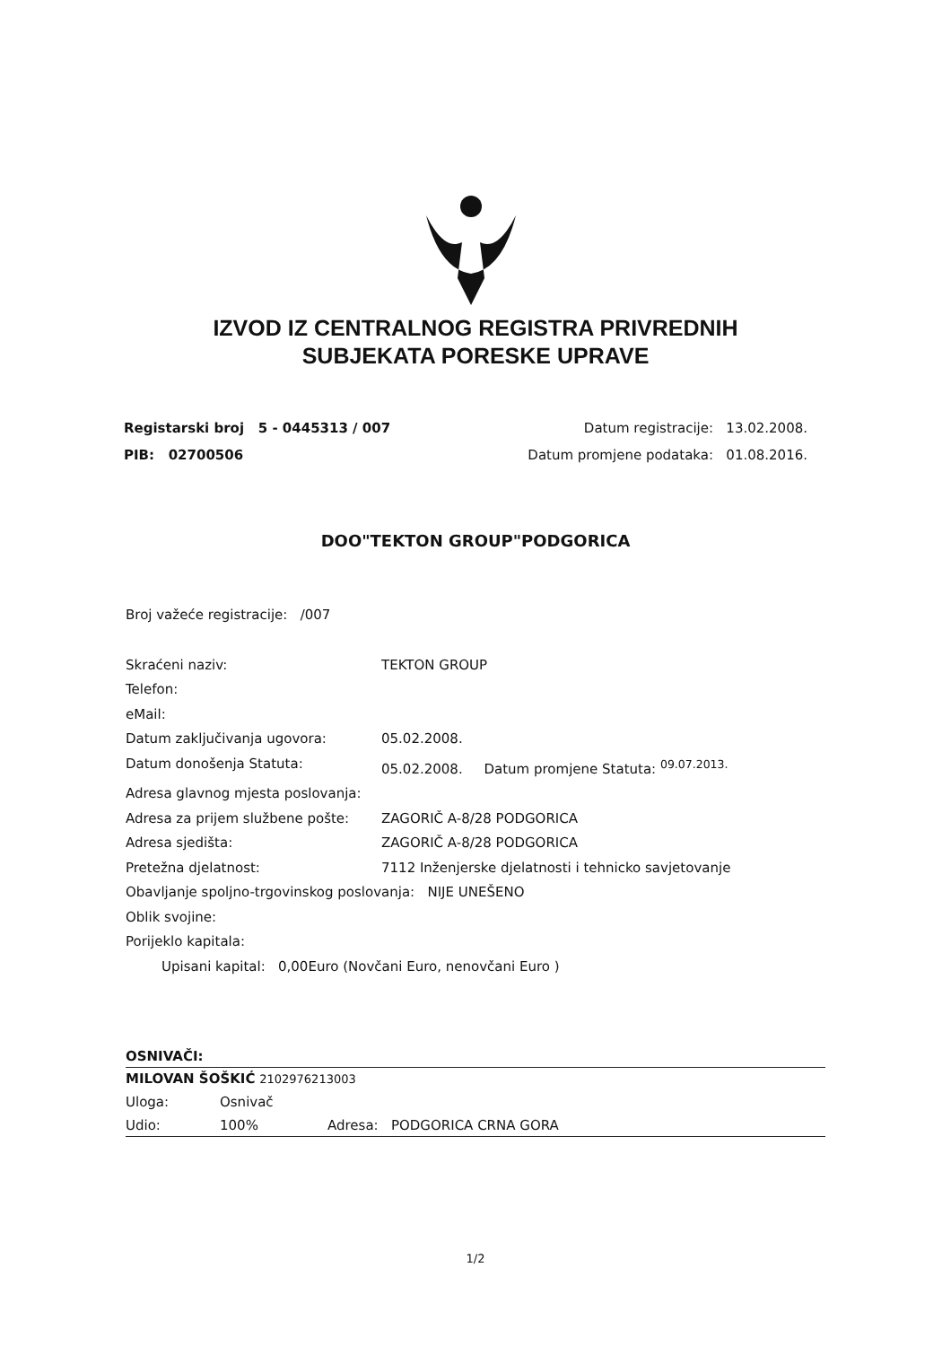IZVOD IZ CENTRALNOG REGISTRA PRIVREDNIH
SUBJEKATA PORESKE UPRAVE
Registarski broj 5 - 0445313 / 007
PIB: 02700506
Datum registracije: 13.02.2008.
Datum promjene podataka: 01.08.2016.
DOO"TEKTON GROUP"PODGORICA
Broj važeće registracije: /007
Skraćeni naziv: TEKTON GROUP
Telefon:
eMail:
Datum zaključivanja ugovora: 05.02.2008.
Datum donošenja Statuta: 05.02.2008. Datum promjene Statuta: <sup>09.07.2013.</sup>
Adresa glavnog mjesta poslovanja:
Adresa za prijem službene pošte: ZAGORIČ A-8/28 PODGORICA
Adresa sjedišta: ZAGORIČ A-8/28 PODGORICA
Pretežna djelatnost: 7112 Inženjerske djelatnosti i tehnicko savjetovanje
Obavljanje spoljno-trgovinskog poslovanja: NIJE UNEŠENO
Oblik svojine:
Porijeklo kapitala:
Upisani kapital: 0,00Euro (Novčani Euro, nenovčani Euro )
OSNIVAČI:
MILOVAN ŠOŠKIĆ 2102976213003
Uloga: Osnivač
Udio: 100% Adresa: PODGORICA CRNA GORA
1/2